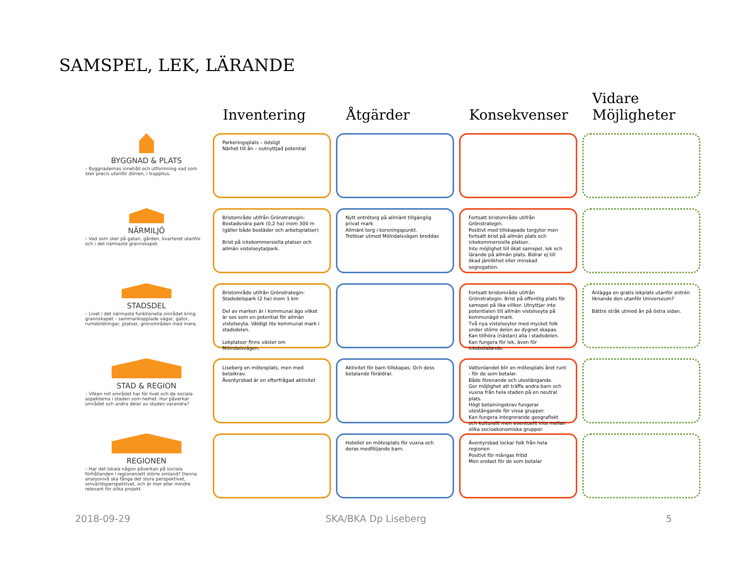SAMSPEL, LEK, LÄRANDE
Inventering
Åtgärder
Konsekvenser
Vidare
Möjligheter
BYGGNAD & PLATS
– Byggnadernas innehåll och utformning vad som sker precis utanför dörren, i trapphus.
Parkeringsplats – ödsligt
Närhet till ån – outnyttjad potential
NÄRMILJÖ
– Vad som sker på gatan, gården, kvarteret utanför och i det närmaste grannskapet.
Bristområde utifrån Grönstrategin: Bostadsnära park (0,2 ha) inom 300 m (gäller både bostäder och arbetsplatser)
Brist på ickekommersiella platser och allmän vistelseyta/park.
Nytt entrétorg på allmänt tillgänglig privat mark
Allmänt torg i korsningspunkt.
Trottoar utmed Mölndalsvägen breddas
Fortsatt bristområde utifrån Grönstrategin.
Positivt med tillskapade torgytor men fortsatt brist på allmän plats och ickekommersiella platser.
Inte möjlighet till ökat samspel, lek och lärande på allmän plats. Bidrar ej till ökad jämlikhet eller minskad segregation.
STADSDEL
– Livet i det närmaste funktionella området kring grannskapet – sammankopplade vägar, gator, rumsbildningar, platser, grönområden med mera.
Bristområde utifrån Grönstrategin: Stadsdelspark (2 ha) inom 1 km
Del av marken är i kommunal ägo vilket är ses som en potential för allmän vistelseyta. Väldigt lite kommunal mark i stadsdelen.
Lekplatser finns väster om Mölndalsvägen.
Fortsatt bristområde utifrån Grönstrategin. Brist på offentlig plats för samspel på lika villkor. Utnyttjar inte potentialen till allmän vistelseyta på kommunägd mark.
Två nya vistelseytor med mycket folk under större delen av dygnet skapas. Kan tillhöra (nästan) alla i stadsdelen. Kan fungera för lek, även för ickebetalande.
Anlägga en gratis lekplats utanför entrén liknande den utanför Universeum?
Bättre stråk utmed ån på östra sidan.
STAD & REGION
– Vilken roll området har för livet och de sociala aspekterna i staden som helhet. Hur påverkar området och andra delar av staden varandra?
Liseberg en mötesplats, men med betalkrav.
Äventyrsbad är en efterfrågad aktivitet
Aktivitet för barn tillskapas. Och dess betalande föräldrar.
Vattenlandet blir en mötesplats året runt - för de som betalar.
Både förenande och utestängande.
Ger möjlighet att träffa andra barn och vuxna från hela staden på en neutral plats.
Högt betalningskrav fungerar utestängande för vissa grupper.
Kan fungera integrerande geografiskt och kulturellt men eventuellt inte mellan olika socioekonomiska grupper.
REGIONEN
– Har det lokala någon påverkan på sociala förhållanden i regionen/ett större omland? Denna analysnivå ska fånga det stora perspektivet, omvärldsperspektivet, och är mer eller mindre relevant för olika projekt.
Hotellet en mötesplats för vuxna och deras medföljande barn.
Äventyrsbad lockar folk från hela regionen
Positivt för mångas fritid
Men endast för de som betalar
2018-09-29 SKA/BKA Dp Liseberg 5